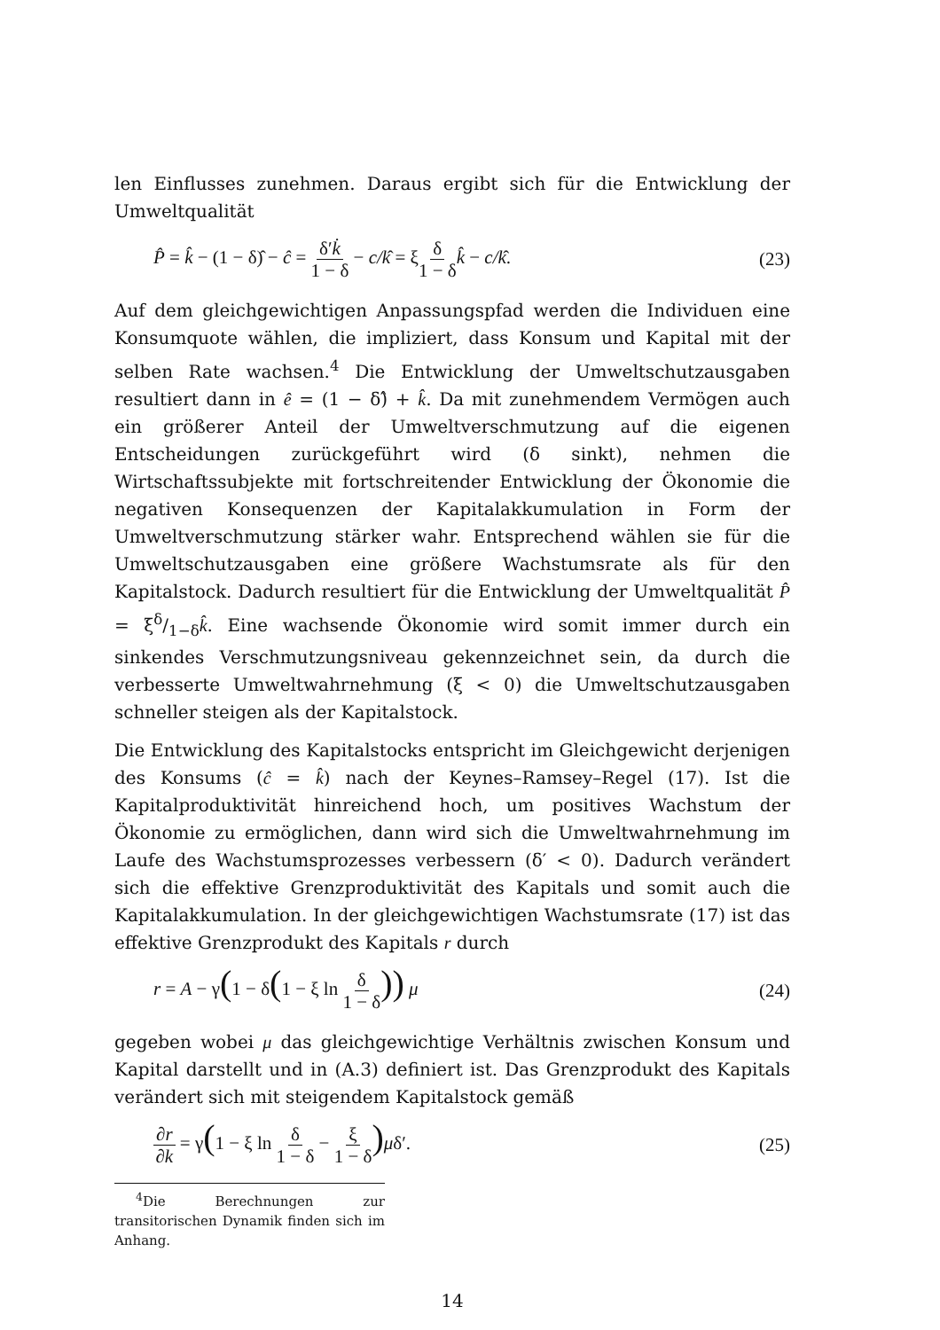len Einflusses zunehmen. Daraus ergibt sich für die Entwicklung der Umweltqualität
P̂ = k̂ − (1 − δ)̂ − ĉ = δ′k̇ 1 − δ − c/k̂ = ξδ 1 − δ k̂ − c/k̂.
(23)
Auf dem gleichgewichtigen Anpassungspfad werden die Individuen eine Konsumquote wählen, die impliziert, dass Konsum und Kapital mit der selben Rate wachsen.<sup>4</sup> Die Entwicklung der Umweltschutzausgaben resultiert dann in ê = (1 − δ)̂ + k̂. Da mit zunehmendem Vermögen auch ein größerer Anteil der Umweltverschmutzung auf die eigenen Entscheidungen zurückgeführt wird (δ sinkt), nehmen die Wirtschaftssubjekte mit fortschreitender Entwicklung der Ökonomie die negativen Konsequenzen der Kapitalakkumulation in Form der Umweltverschmutzung stärker wahr. Entsprechend wählen sie für die Umweltschutzausgaben eine größere Wachstumsrate als für den Kapitalstock. Dadurch resultiert für die Entwicklung der Umweltqualität P̂ = ξδ/1−δk̂. Eine wachsende Ökonomie wird somit immer durch ein sinkendes Verschmutzungsniveau gekennzeichnet sein, da durch die verbesserte Umweltwahrnehmung (ξ < 0) die Umweltschutzausgaben schneller steigen als der Kapitalstock.
Die Entwicklung des Kapitalstocks entspricht im Gleichgewicht derjenigen des Konsums (ĉ = k̂) nach der Keynes–Ramsey–Regel (17). Ist die Kapitalproduktivität hinreichend hoch, um positives Wachstum der Ökonomie zu ermöglichen, dann wird sich die Umweltwahrnehmung im Laufe des Wachstumsprozesses verbessern (δ′ < 0). Dadurch verändert sich die effektive Grenzproduktivität des Kapitals und somit auch die Kapitalakkumulation. In der gleichgewichtigen Wachstumsrate (17) ist das effektive Grenzprodukt des Kapitals r durch
r = A − γ(1 − δ(1 − ξ ln δ 1 − δ)) μ
(24)
gegeben wobei μ das gleichgewichtige Verhältnis zwischen Konsum und Kapital darstellt und in (A.3) definiert ist. Das Grenzprodukt des Kapitals verändert sich mit steigendem Kapitalstock gemäß
∂r ∂k = γ(1 − ξ ln δ 1 − δ − ξ 1 − δ) μδ′.
(25)
<sup>4</sup> Die Berechnungen zur transitorischen Dynamik finden sich im Anhang.
14